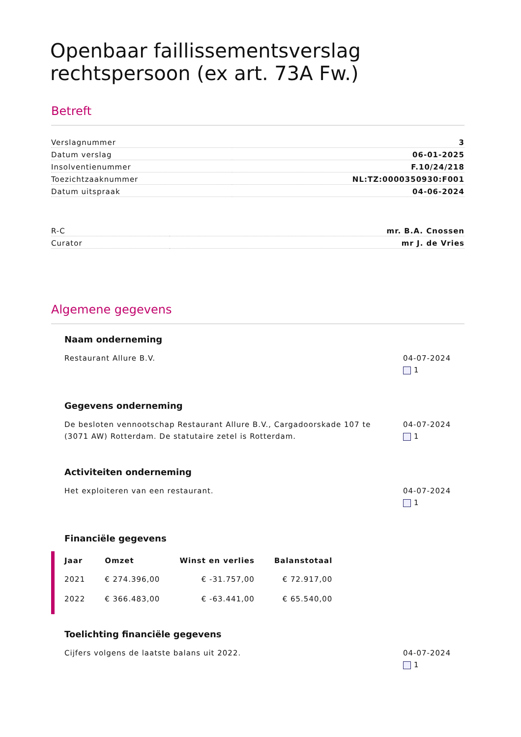Openbaar faillissementsverslag rechtspersoon (ex art. 73A Fw.)
Betreft
| Verslagnummer | 3 |
| Datum verslag | 06-01-2025 |
| Insolventienummer | F.10/24/218 |
| Toezichtzaaknummer | NL:TZ:0000350930:F001 |
| Datum uitspraak | 04-06-2024 |
| R-C | mr. B.A. Cnossen |
| Curator | mr J. de Vries |
Algemene gegevens
Naam onderneming
Restaurant Allure B.V. 04-07-2024
1
Gegevens onderneming
De besloten vennootschap Restaurant Allure B.V., Cargadoorskade 107 te (3071 AW) Rotterdam. De statutaire zetel is Rotterdam.
04-07-2024
1
Activiteiten onderneming
Het exploiteren van een restaurant.
04-07-2024
1
Financiële gegevens
| Jaar | Omzet | Winst en verlies | Balanstotaal |
| --- | --- | --- | --- |
| 2021 | € 274.396,00 | € -31.757,00 | € 72.917,00 |
| 2022 | € 366.483,00 | € -63.441,00 | € 65.540,00 |
Toelichting financiële gegevens
Cijfers volgens de laatste balans uit 2022.
04-07-2024
1